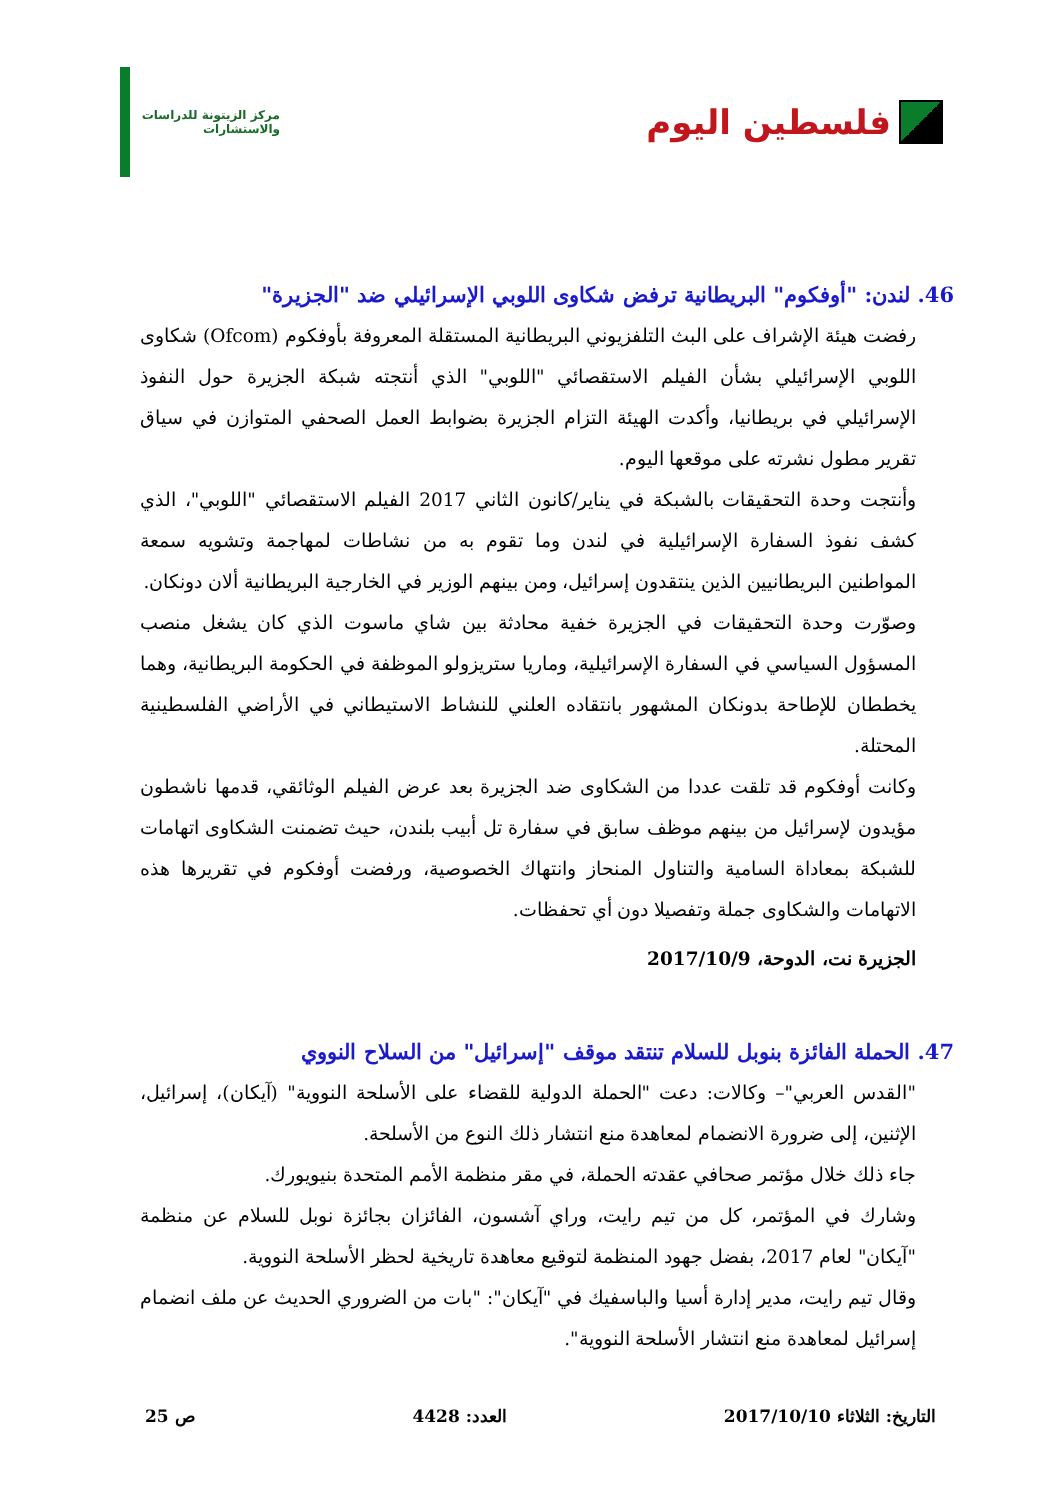فلسطين اليوم
مركز الزيتونة للدراسات والاستشارات
46. لندن: "أوفكوم" البريطانية ترفض شكاوى اللوبي الإسرائيلي ضد "الجزيرة"
رفضت هيئة الإشراف على البث التلفزيوني البريطانية المستقلة المعروفة بأوفكوم (Ofcom) شكاوى اللوبي الإسرائيلي بشأن الفيلم الاستقصائي "اللوبي" الذي أنتجته شبكة الجزيرة حول النفوذ الإسرائيلي في بريطانيا، وأكدت الهيئة التزام الجزيرة بضوابط العمل الصحفي المتوازن في سياق تقرير مطول نشرته على موقعها اليوم.
وأنتجت وحدة التحقيقات بالشبكة في يناير/كانون الثاني 2017 الفيلم الاستقصائي "اللوبي"، الذي كشف نفوذ السفارة الإسرائيلية في لندن وما تقوم به من نشاطات لمهاجمة وتشويه سمعة المواطنين البريطانيين الذين ينتقدون إسرائيل، ومن بينهم الوزير في الخارجية البريطانية ألان دونكان.
وصوّرت وحدة التحقيقات في الجزيرة خفية محادثة بين شاي ماسوت الذي كان يشغل منصب المسؤول السياسي في السفارة الإسرائيلية، وماريا ستريزولو الموظفة في الحكومة البريطانية، وهما يخططان للإطاحة بدونكان المشهور بانتقاده العلني للنشاط الاستيطاني في الأراضي الفلسطينية المحتلة.
وكانت أوفكوم قد تلقت عددا من الشكاوى ضد الجزيرة بعد عرض الفيلم الوثائقي، قدمها ناشطون مؤيدون لإسرائيل من بينهم موظف سابق في سفارة تل أبيب بلندن، حيث تضمنت الشكاوى اتهامات للشبكة بمعاداة السامية والتناول المنحاز وانتهاك الخصوصية، ورفضت أوفكوم في تقريرها هذه الاتهامات والشكاوى جملة وتفصيلا دون أي تحفظات.
الجزيرة نت، الدوحة، 2017/10/9
47. الحملة الفائزة بنوبل للسلام تنتقد موقف "إسرائيل" من السلاح النووي
"القدس العربي"– وكالات: دعت "الحملة الدولية للقضاء على الأسلحة النووية" (آيكان)، إسرائيل، الإثنين، إلى ضرورة الانضمام لمعاهدة منع انتشار ذلك النوع من الأسلحة.
جاء ذلك خلال مؤتمر صحافي عقدته الحملة، في مقر منظمة الأمم المتحدة بنيويورك.
وشارك في المؤتمر، كل من تيم رايت، وراي آشسون، الفائزان بجائزة نوبل للسلام عن منظمة "آيكان" لعام 2017، بفضل جهود المنظمة لتوقيع معاهدة تاريخية لحظر الأسلحة النووية.
وقال تيم رايت، مدير إدارة أسيا والباسفيك في "آيكان": "بات من الضروري الحديث عن ملف انضمام إسرائيل لمعاهدة منع انتشار الأسلحة النووية".
التاريخ: الثلاثاء 2017/10/10 العدد: 4428 ص 25